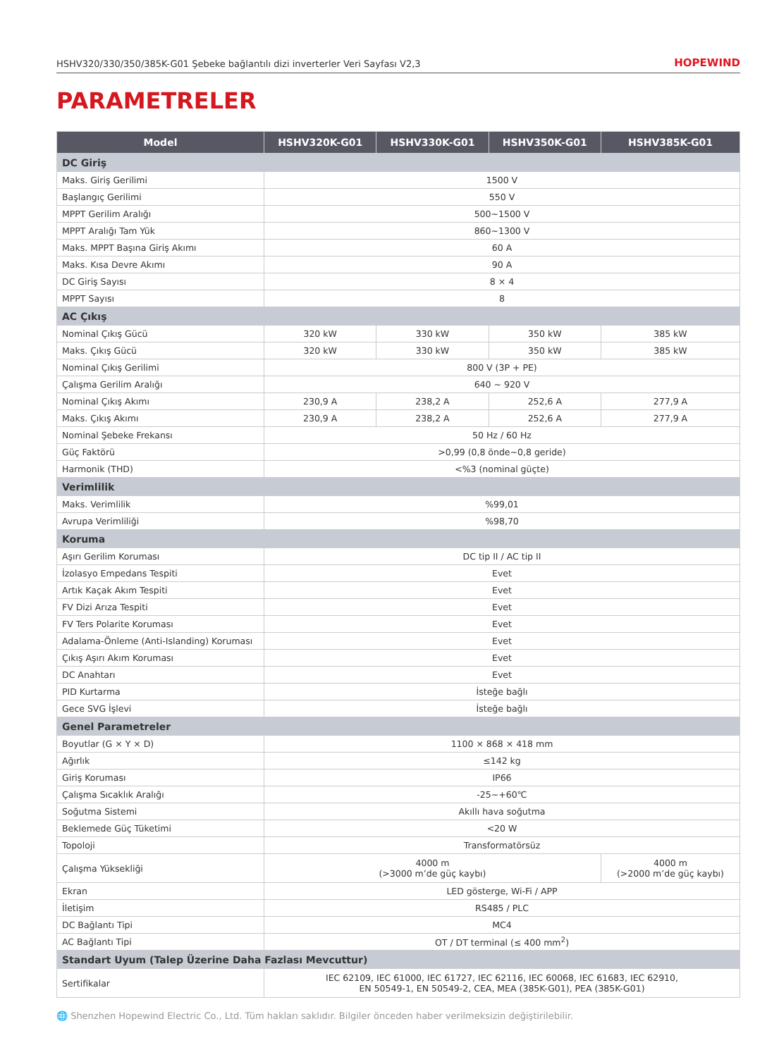HSHV320/330/350/385K-G01 Şebeke bağlantılı dizi inverterler Veri Sayfası V2,3 HOPEWIND
PARAMETRELER
| Model | HSHV320K-G01 | HSHV330K-G01 | HSHV350K-G01 | HSHV385K-G01 |
| --- | --- | --- | --- | --- |
| DC Giriş | | | | |
| Maks. Giriş Gerilimi | 1500 V | | | |
| Başlangıç Gerilimi | 550 V | | | |
| MPPT Gerilim Aralığı | 500~1500 V | | | |
| MPPT Aralığı Tam Yük | 860~1300 V | | | |
| Maks. MPPT Başına Giriş Akımı | 60 A | | | |
| Maks. Kısa Devre Akımı | 90 A | | | |
| DC Giriş Sayısı | 8 × 4 | | | |
| MPPT Sayısı | 8 | | | |
| AC Çıkış | | | | |
| Nominal Çıkış Gücü | 320 kW | 330 kW | 350 kW | 385 kW |
| Maks. Çıkış Gücü | 320 kW | 330 kW | 350 kW | 385 kW |
| Nominal Çıkış Gerilimi | 800 V (3P + PE) | | | |
| Çalışma Gerilim Aralığı | 640 ~ 920 V | | | |
| Nominal Çıkış Akımı | 230,9 A | 238,2 A | 252,6 A | 277,9 A |
| Maks. Çıkış Akımı | 230,9 A | 238,2 A | 252,6 A | 277,9 A |
| Nominal Şebeke Frekansı | 50 Hz / 60 Hz | | | |
| Güç Faktörü | >0,99 (0,8 önde~0,8 geride) | | | |
| Harmonik (THD) | <%3 (nominal güçte) | | | |
| Verimlilik | | | | |
| Maks. Verimlilik | %99,01 | | | |
| Avrupa Verimliliği | %98,70 | | | |
| Koruma | | | | |
| Aşırı Gerilim Koruması | DC tip II / AC tip II | | | |
| İzolasyo Empedans Tespiti | Evet | | | |
| Artık Kaçak Akım Tespiti | Evet | | | |
| FV Dizi Arıza Tespiti | Evet | | | |
| FV Ters Polarite Koruması | Evet | | | |
| Adalama-Önleme (Anti-Islanding) Koruması | Evet | | | |
| Çıkış Aşırı Akım Koruması | Evet | | | |
| DC Anahtarı | Evet | | | |
| PID Kurtarma | İsteğe bağlı | | | |
| Gece SVG İşlevi | İsteğe bağlı | | | |
| Genel Parametreler | | | | |
| Boyutlar (G × Y × D) | 1100 × 868 × 418 mm | | | |
| Ağırlık | ≤142 kg | | | |
| Giriş Koruması | IP66 | | | |
| Çalışma Sıcaklık Aralığı | -25~+60℃ | | | |
| Soğutma Sistemi | Akıllı hava soğutma | | | |
| Beklemede Güç Tüketimi | <20 W | | | |
| Topoloji | Transformatörsüz | | | |
| Çalışma Yüksekliği | 4000 m (>3000 m’de güç kaybı) | | | 4000 m (>2000 m’de güç kaybı) |
| Ekran | LED gösterge, Wi-Fi / APP | | | |
| İletişim | RS485 / PLC | | | |
| DC Bağlantı Tipi | MC4 | | | |
| AC Bağlantı Tipi | OT / DT terminal (≤ 400 mm<sup>2</sup>) | | | |
| Standart Uyum (Talep Üzerine Daha Fazlası Mevcuttur) | | | | |
| Sertifikalar | IEC 62109, IEC 61000, IEC 61727, IEC 62116, IEC 60068, IEC 61683, IEC 62910, EN 50549-1, EN 50549-2, CEA, MEA (385K-G01), PEA (385K-G01) | | | |
🌐 Shenzhen Hopewind Electric Co., Ltd. Tüm hakları saklıdır. Bilgiler önceden haber verilmeksizin değiştirilebilir.